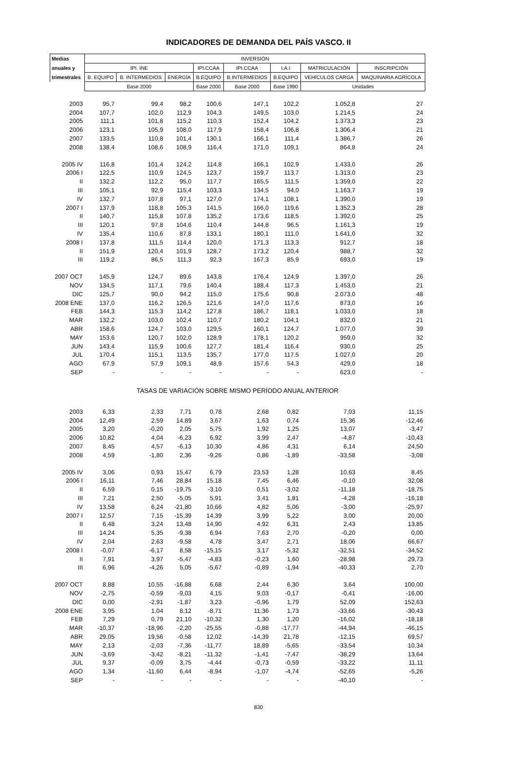INDICADORES DE DEMANDA DEL PAÍS VASCO. II
| Medias | INVERSIÓN | | | | | | | |
| --- | --- | --- | --- | --- | --- | --- | --- | --- |
| anuales y | IPI. INE | | | IPI.CCAA | IPI.CCAA | I.A.I | MATRICULACIÓN | INSCRIPCIÓN |
| trimestrales | B. EQUIPO | B. INTERMEDIOS | ENERGÍA | B.EQUIPO | B.INTERMEDIOS | B.EQUIPO | VEHÍCULOS CARGA | MAQUINARIA AGRÍCOLA |
| | Base 2000 | | | Base 2000 | Base 2000 | Base 1990 | Unidades | |
| 2003 | 95,7 | 99,4 | 98,2 | 100,6 | 147,1 | 102,2 | 1.052,8 | 27 |
| 2004 | 107,7 | 102,0 | 112,9 | 104,3 | 149,5 | 103,0 | 1.214,5 | 24 |
| 2005 | 111,1 | 101,8 | 115,2 | 110,3 | 152,4 | 104,2 | 1.373,3 | 23 |
| 2006 | 123,1 | 105,9 | 108,0 | 117,9 | 158,4 | 106,8 | 1.306,4 | 21 |
| 2007 | 133,5 | 110,8 | 101,4 | 130,1 | 166,1 | 111,4 | 1.386,7 | 26 |
| 2008 | 138,4 | 108,6 | 108,9 | 116,4 | 171,0 | 109,1 | 864,8 | 24 |
| 2005 IV | 116,8 | 101,4 | 124,2 | 114,8 | 166,1 | 102,9 | 1.433,0 | 26 |
| 2006 I | 122,5 | 110,9 | 124,5 | 123,7 | 159,7 | 113,7 | 1.313,0 | 23 |
| II | 132,2 | 112,2 | 95,0 | 117,7 | 165,5 | 111,5 | 1.359,0 | 22 |
| III | 105,1 | 92,9 | 115,4 | 103,3 | 134,5 | 94,0 | 1.163,7 | 19 |
| IV | 132,7 | 107,8 | 97,1 | 127,0 | 174,1 | 108,1 | 1.390,0 | 19 |
| 2007 I | 137,9 | 118,8 | 105,3 | 141,5 | 166,0 | 119,6 | 1.352,3 | 28 |
| II | 140,7 | 115,8 | 107,8 | 135,2 | 173,6 | 118,5 | 1.392,0 | 25 |
| III | 120,1 | 97,8 | 104,6 | 110,4 | 144,8 | 96,5 | 1.161,3 | 19 |
| IV | 135,4 | 110,6 | 87,8 | 133,1 | 180,1 | 111,0 | 1.641,0 | 32 |
| 2008 I | 137,8 | 111,5 | 114,4 | 120,0 | 171,3 | 113,3 | 912,7 | 18 |
| II | 151,9 | 120,4 | 101,9 | 128,7 | 173,2 | 120,4 | 988,7 | 32 |
| III | 119,2 | 86,5 | 111,3 | 92,3 | 167,3 | 85,9 | 693,0 | 19 |
| 2007 OCT | 145,9 | 124,7 | 89,6 | 143,8 | 176,4 | 124,9 | 1.397,0 | 26 |
| NOV | 134,5 | 117,1 | 79,6 | 140,4 | 188,4 | 117,3 | 1.453,0 | 21 |
| DIC | 125,7 | 90,0 | 94,2 | 115,0 | 175,6 | 90,8 | 2.073,0 | 48 |
| 2008 ENE | 137,0 | 116,2 | 126,5 | 121,6 | 147,0 | 117,6 | 873,0 | 16 |
| FEB | 144,3 | 115,3 | 114,2 | 127,8 | 186,7 | 118,1 | 1.033,0 | 18 |
| MAR | 132,2 | 103,0 | 102,4 | 110,7 | 180,2 | 104,1 | 832,0 | 21 |
| ABR | 158,6 | 124,7 | 103,0 | 129,5 | 160,1 | 124,7 | 1.077,0 | 39 |
| MAY | 153,6 | 120,7 | 102,0 | 128,9 | 178,1 | 120,2 | 959,0 | 32 |
| JUN | 143,4 | 115,9 | 100,6 | 127,7 | 181,4 | 116,4 | 930,0 | 25 |
| JUL | 170,4 | 115,1 | 113,5 | 135,7 | 177,0 | 117,5 | 1.027,0 | 20 |
| AGO | 67,9 | 57,9 | 109,1 | 48,9 | 157,6 | 54,3 | 429,0 | 18 |
| SEP | - | - | - | - | - | - | 623,0 | - |
| TASAS DE VARIACIÓN SOBRE MISMO PERÍODO ANUAL ANTERIOR | | | | | | | | |
| 2003 | 6,33 | 2,33 | 7,71 | 0,78 | 2,68 | 0,82 | 7,03 | 11,15 |
| 2004 | 12,49 | 2,59 | 14,89 | 3,67 | 1,63 | 0,74 | 15,36 | -12,46 |
| 2005 | 3,20 | -0,20 | 2,05 | 5,75 | 1,92 | 1,25 | 13,07 | -3,47 |
| 2006 | 10,82 | 4,04 | -6,23 | 6,92 | 3,99 | 2,47 | -4,87 | -10,43 |
| 2007 | 8,45 | 4,57 | -6,13 | 10,30 | 4,86 | 4,31 | 6,14 | 24,50 |
| 2008 | 4,59 | -1,80 | 2,36 | -9,26 | 0,86 | -1,89 | -33,58 | -3,08 |
| 2005 IV | 3,06 | 0,93 | 15,47 | 6,79 | 23,53 | 1,28 | 10,63 | 8,45 |
| 2006 I | 16,11 | 7,46 | 28,84 | 15,18 | 7,45 | 6,46 | -0,10 | 32,08 |
| II | 6,59 | 0,15 | -19,75 | -3,10 | 0,51 | -3,02 | -11,18 | -18,75 |
| III | 7,21 | 2,50 | -5,05 | 5,91 | 3,41 | 1,81 | -4,28 | -16,18 |
| IV | 13,58 | 6,24 | -21,80 | 10,66 | 4,82 | 5,06 | -3,00 | -25,97 |
| 2007 I | 12,57 | 7,15 | -15,39 | 14,39 | 3,99 | 5,22 | 3,00 | 20,00 |
| II | 6,48 | 3,24 | 13,48 | 14,90 | 4,92 | 6,31 | 2,43 | 13,85 |
| III | 14,24 | 5,35 | -9,38 | 6,94 | 7,63 | 2,70 | -0,20 | 0,00 |
| IV | 2,04 | 2,63 | -9,58 | 4,78 | 3,47 | 2,71 | 18,06 | 66,67 |
| 2008 I | -0,07 | -6,17 | 8,58 | -15,15 | 3,17 | -5,32 | -32,51 | -34,52 |
| II | 7,91 | 3,97 | -5,47 | -4,83 | -0,23 | 1,60 | -28,98 | 29,73 |
| III | 6,96 | -4,26 | 5,05 | -5,67 | -0,89 | -1,94 | -40,33 | 2,70 |
| 2007 OCT | 8,88 | 10,55 | -16,88 | 6,68 | 2,44 | 6,30 | 3,64 | 100,00 |
| NOV | -2,75 | -0,59 | -9,03 | 4,15 | 9,03 | -0,17 | -0,41 | -16,00 |
| DIC | 0,00 | -2,91 | -1,87 | 3,23 | -0,96 | 1,79 | 52,09 | 152,63 |
| 2008 ENE | 3,95 | 1,04 | 8,12 | -8,71 | 11,36 | 1,73 | -33,66 | -30,43 |
| FEB | 7,29 | 0,79 | 21,10 | -10,32 | 1,30 | 1,20 | -16,02 | -18,18 |
| MAR | -10,37 | -18,96 | -2,20 | -25,55 | -0,88 | -17,77 | -44,94 | -46,15 |
| ABR | 29,05 | 19,56 | -0,58 | 12,02 | -14,39 | 21,78 | -12,15 | 69,57 |
| MAY | 2,13 | -2,03 | -7,36 | -11,77 | 18,89 | -5,65 | -33,54 | 10,34 |
| JUN | -3,69 | -3,42 | -8,21 | -11,32 | -1,41 | -7,47 | -38,29 | 13,64 |
| JUL | 9,37 | -0,09 | 3,75 | -4,44 | -0,73 | -0,59 | -33,22 | 11,11 |
| AGO | 1,34 | -11,60 | 6,44 | -8,94 | -1,07 | -4,74 | -52,65 | -5,26 |
| SEP | - | - | - | - | - | - | -40,10 | - |
830